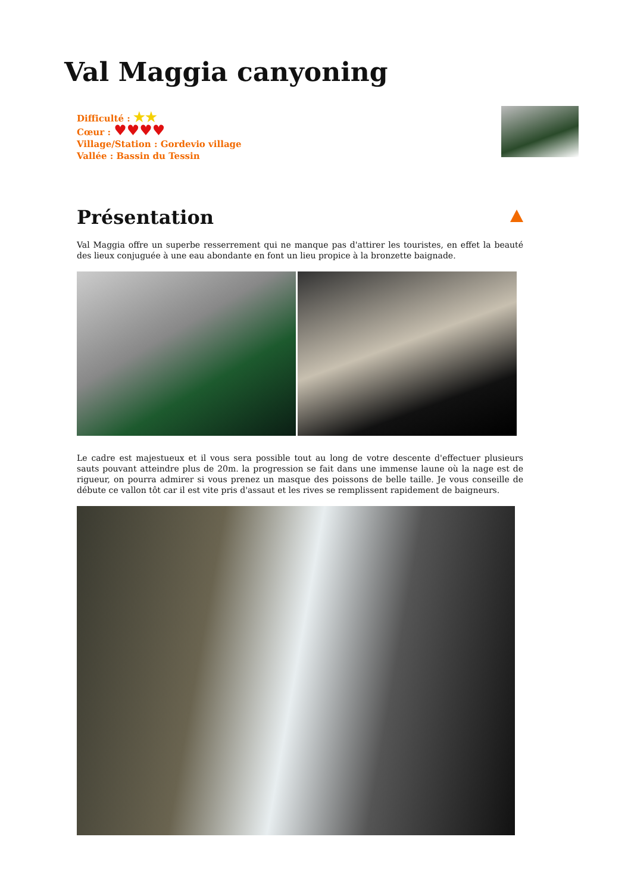Val Maggia canyoning
Difficulté : ★★
Cœur : ♥♥♥♥
Village/Station : Gordevio village
Vallée : Bassin du Tessin
Présentation
Val Maggia offre un superbe resserrement qui ne manque pas d'attirer les touristes, en effet la beauté des lieux conjuguée à une eau abondante en font un lieu propice à la bronzette baignade.
Le cadre est majestueux et il vous sera possible tout au long de votre descente d'effectuer plusieurs sauts pouvant atteindre plus de 20m. la progression se fait dans une immense laune où la nage est de rigueur, on pourra admirer si vous prenez un masque des poissons de belle taille. Je vous conseille de débute ce vallon tôt car il est vite pris d'assaut et les rives se remplissent rapidement de baigneurs.